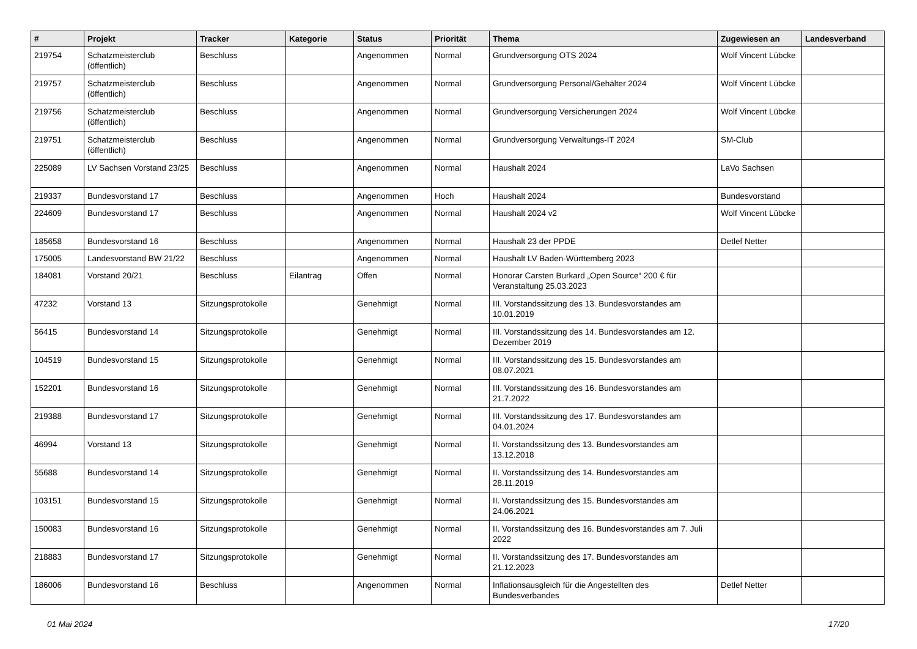| # | Projekt | Tracker | Kategorie | Status | Priorität | Thema | Zugewiesen an | Landesverband |
| --- | --- | --- | --- | --- | --- | --- | --- | --- |
| 219754 | Schatzmeisterclub (öffentlich) | Beschluss | | Angenommen | Normal | Grundversorgung OTS 2024 | Wolf Vincent Lübcke | |
| 219757 | Schatzmeisterclub (öffentlich) | Beschluss | | Angenommen | Normal | Grundversorgung Personal/Gehälter 2024 | Wolf Vincent Lübcke | |
| 219756 | Schatzmeisterclub (öffentlich) | Beschluss | | Angenommen | Normal | Grundversorgung Versicherungen 2024 | Wolf Vincent Lübcke | |
| 219751 | Schatzmeisterclub (öffentlich) | Beschluss | | Angenommen | Normal | Grundversorgung Verwaltungs-IT 2024 | SM-Club | |
| 225089 | LV Sachsen Vorstand 23/25 | Beschluss | | Angenommen | Normal | Haushalt 2024 | LaVo Sachsen | |
| 219337 | Bundesvorstand 17 | Beschluss | | Angenommen | Hoch | Haushalt 2024 | Bundesvorstand | |
| 224609 | Bundesvorstand 17 | Beschluss | | Angenommen | Normal | Haushalt 2024 v2 | Wolf Vincent Lübcke | |
| 185658 | Bundesvorstand 16 | Beschluss | | Angenommen | Normal | Haushalt 23 der PPDE | Detlef Netter | |
| 175005 | Landesvorstand BW 21/22 | Beschluss | | Angenommen | Normal | Haushalt LV Baden-Württemberg 2023 | | |
| 184081 | Vorstand 20/21 | Beschluss | Eilantrag | Offen | Normal | Honorar Carsten Burkard „Open Source“ 200 € für Veranstaltung 25.03.2023 | | |
| 47232 | Vorstand 13 | Sitzungsprotokolle | | Genehmigt | Normal | III. Vorstandssitzung des 13. Bundesvorstandes am 10.01.2019 | | |
| 56415 | Bundesvorstand 14 | Sitzungsprotokolle | | Genehmigt | Normal | III. Vorstandssitzung des 14. Bundesvorstandes am 12. Dezember 2019 | | |
| 104519 | Bundesvorstand 15 | Sitzungsprotokolle | | Genehmigt | Normal | III. Vorstandssitzung des 15. Bundesvorstandes am 08.07.2021 | | |
| 152201 | Bundesvorstand 16 | Sitzungsprotokolle | | Genehmigt | Normal | III. Vorstandssitzung des 16. Bundesvorstandes am 21.7.2022 | | |
| 219388 | Bundesvorstand 17 | Sitzungsprotokolle | | Genehmigt | Normal | III. Vorstandssitzung des 17. Bundesvorstandes am 04.01.2024 | | |
| 46994 | Vorstand 13 | Sitzungsprotokolle | | Genehmigt | Normal | II. Vorstandssitzung des 13. Bundesvorstandes am 13.12.2018 | | |
| 55688 | Bundesvorstand 14 | Sitzungsprotokolle | | Genehmigt | Normal | II. Vorstandssitzung des 14. Bundesvorstandes am 28.11.2019 | | |
| 103151 | Bundesvorstand 15 | Sitzungsprotokolle | | Genehmigt | Normal | II. Vorstandssitzung des 15. Bundesvorstandes am 24.06.2021 | | |
| 150083 | Bundesvorstand 16 | Sitzungsprotokolle | | Genehmigt | Normal | II. Vorstandssitzung des 16. Bundesvorstandes am 7. Juli 2022 | | |
| 218883 | Bundesvorstand 17 | Sitzungsprotokolle | | Genehmigt | Normal | II. Vorstandssitzung des 17. Bundesvorstandes am 21.12.2023 | | |
| 186006 | Bundesvorstand 16 | Beschluss | | Angenommen | Normal | Inflationsausgleich für die Angestellten des Bundesverbandes | Detlef Netter | |
01 Mai 2024 17/20